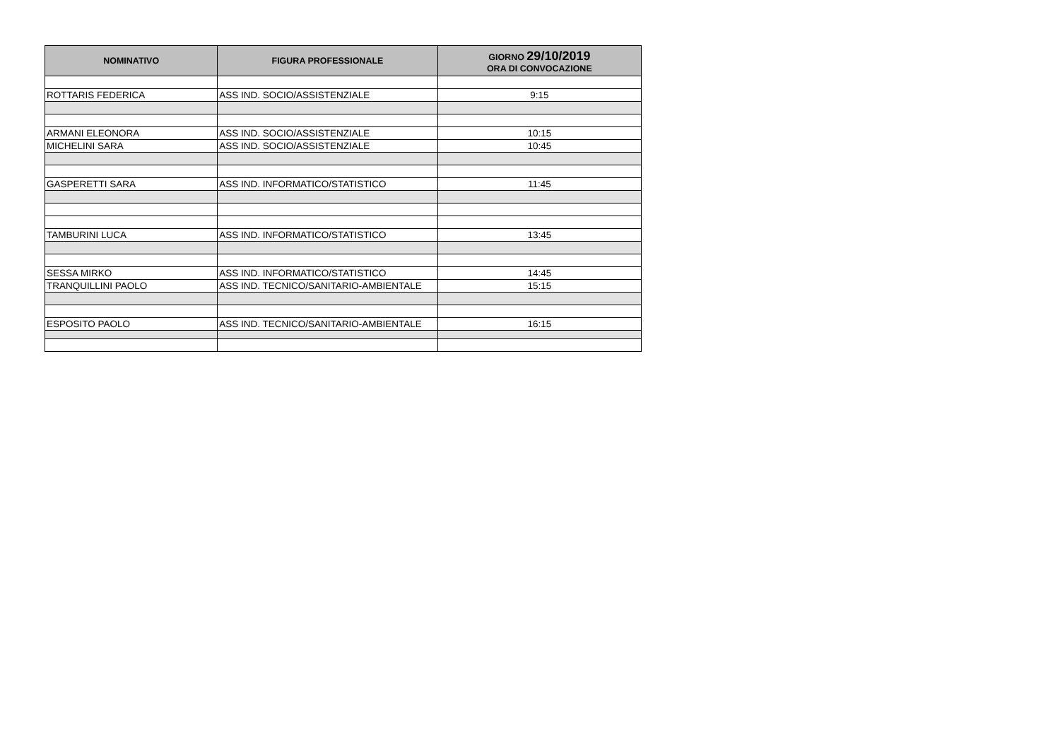| NOMINATIVO | FIGURA PROFESSIONALE | GIORNO 29/10/2019 ORA DI CONVOCAZIONE |
| --- | --- | --- |
| ROTTARIS FEDERICA | ASS IND. SOCIO/ASSISTENZIALE | 9:15 |
| ARMANI ELEONORA | ASS IND. SOCIO/ASSISTENZIALE | 10:15 |
| MICHELINI SARA | ASS IND. SOCIO/ASSISTENZIALE | 10:45 |
| GASPERETTI SARA | ASS IND. INFORMATICO/STATISTICO | 11:45 |
| TAMBURINI LUCA | ASS IND. INFORMATICO/STATISTICO | 13:45 |
| SESSA MIRKO | ASS IND. INFORMATICO/STATISTICO | 14:45 |
| TRANQUILLINI PAOLO | ASS IND. TECNICO/SANITARIO-AMBIENTALE | 15:15 |
| ESPOSITO PAOLO | ASS IND. TECNICO/SANITARIO-AMBIENTALE | 16:15 |